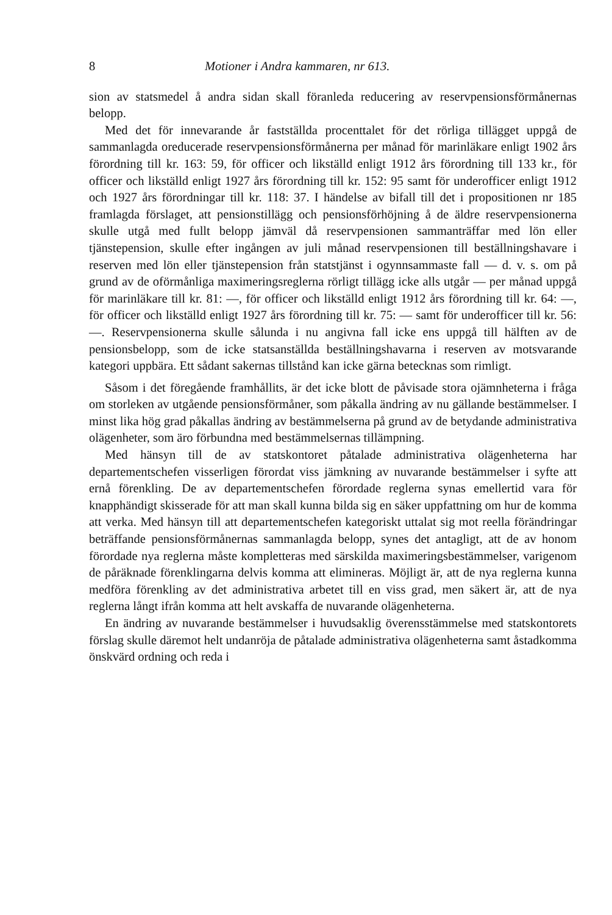8 Motioner i Andra kammaren, nr 613.
sion av statsmedel å andra sidan skall föranleda reducering av reservpensionsförmånernas belopp.
Med det för innevarande år fastställda procenttalet för det rörliga tillägget uppgå de sammanlagda oreducerade reservpensionsförmånerna per månad för marinläkare enligt 1902 års förordning till kr. 163: 59, för officer och likställd enligt 1912 års förordning till 133 kr., för officer och likställd enligt 1927 års förordning till kr. 152: 95 samt för underofficer enligt 1912 och 1927 års förordningar till kr. 118: 37. I händelse av bifall till det i propositionen nr 185 framlagda förslaget, att pensionstillägg och pensionsförhöjning å de äldre reservpensionerna skulle utgå med fullt belopp jämväl då reservpensionen sammanträffar med lön eller tjänstepension, skulle efter ingången av juli månad reservpensionen till beställningshavare i reserven med lön eller tjänstepension från statstjänst i ogynnsammaste fall — d. v. s. om på grund av de oförmånliga maximeringsreglerna rörligt tillägg icke alls utgår — per månad uppgå för marinläkare till kr. 81: —, för officer och likställd enligt 1912 års förordning till kr. 64: —, för officer och likställd enligt 1927 års förordning till kr. 75: — samt för underofficer till kr. 56: —. Reservpensionerna skulle sålunda i nu angivna fall icke ens uppgå till hälften av de pensionsbelopp, som de icke statsanställda beställningshavarna i reserven av motsvarande kategori uppbära. Ett sådant sakernas tillstånd kan icke gärna betecknas som rimligt.
Såsom i det föregående framhållits, är det icke blott de påvisade stora ojämnheterna i fråga om storleken av utgående pensionsförmåner, som påkalla ändring av nu gällande bestämmelser. I minst lika hög grad påkallas ändring av bestämmelserna på grund av de betydande administrativa olägenheter, som äro förbundna med bestämmelsernas tillämpning.
Med hänsyn till de av statskontoret påtalade administrativa olägenheterna har departementschefen visserligen förordat viss jämkning av nuvarande bestämmelser i syfte att ernå förenkling. De av departementschefen förordade reglerna synas emellertid vara för knapphändigt skisserade för att man skall kunna bilda sig en säker uppfattning om hur de komma att verka. Med hänsyn till att departementschefen kategoriskt uttalat sig mot reella förändringar beträffande pensionsförmånernas sammanlagda belopp, synes det antagligt, att de av honom förordade nya reglerna måste kompletteras med särskilda maximeringsbestämmelser, varigenom de påräknade förenklingarna delvis komma att elimineras. Möjligt är, att de nya reglerna kunna medföra förenkling av det administrativa arbetet till en viss grad, men säkert är, att de nya reglerna långt ifrån komma att helt avskaffa de nuvarande olägenheterna.
En ändring av nuvarande bestämmelser i huvudsaklig överensstämmelse med statskontorets förslag skulle däremot helt undanröja de påtalade administrativa olägenheterna samt åstadkomma önskvärd ordning och reda i